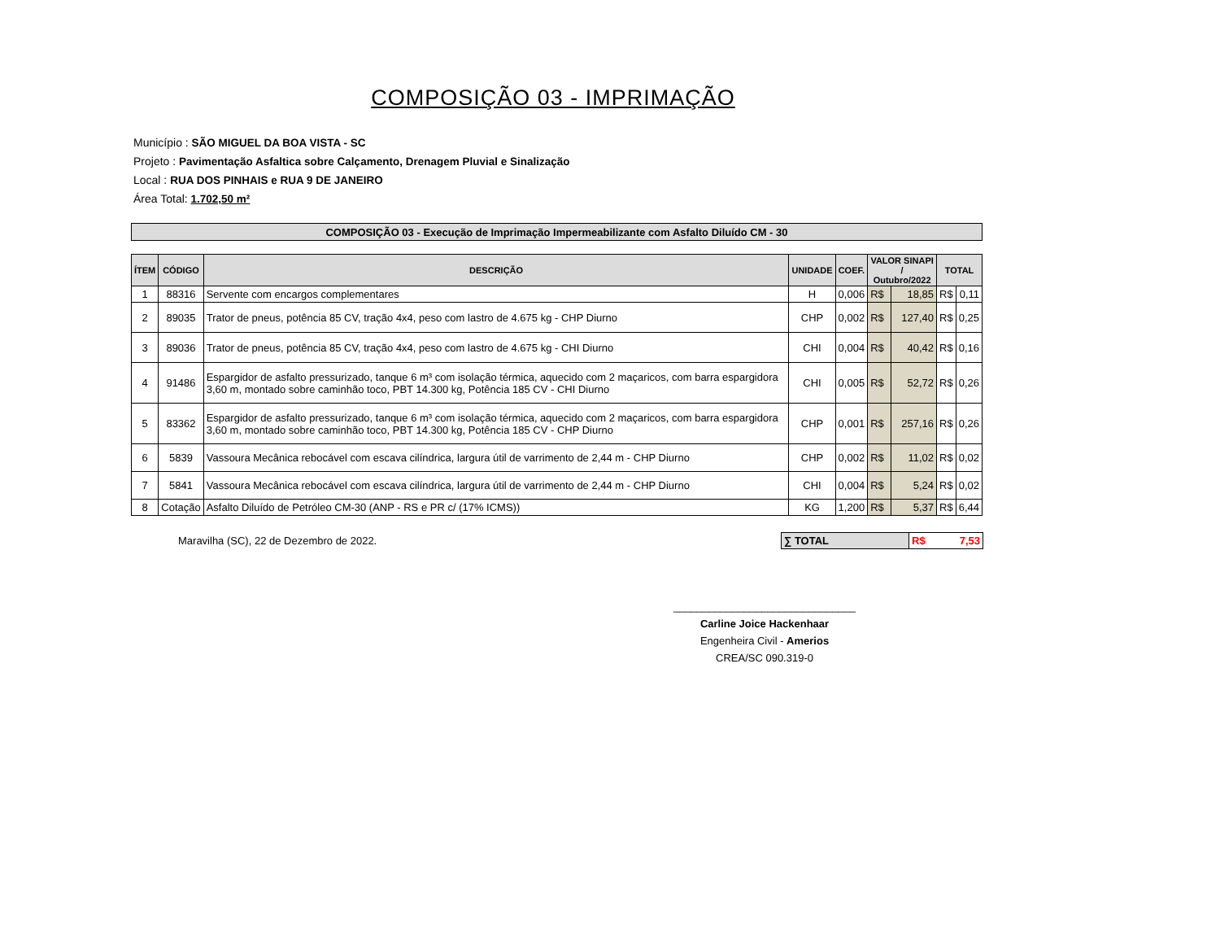COMPOSIÇÃO 03 - IMPRIMAÇÃO
Município : SÃO MIGUEL DA BOA VISTA - SC
Projeto : Pavimentação Asfaltica sobre Calçamento, Drenagem Pluvial e Sinalização
Local : RUA DOS PINHAIS e RUA 9 DE JANEIRO
Área Total: 1.702,50 m²
| COMPOSIÇÃO 03 - Execução de Imprimação Impermeabilizante com Asfalto Diluído CM - 30 |
| ÍTEM | CÓDIGO | DESCRIÇÃO | UNIDADE | COEF. | VALOR SINAPI / Outubro/2022 | | TOTAL | |
| --- | --- | --- | --- | --- | --- | --- | --- | --- |
| 1 | 88316 | Servente com encargos complementares | H | 0,006 | R$ | 18,85 | R$ | 0,11 |
| 2 | 89035 | Trator de pneus, potência 85 CV, tração 4x4, peso com lastro de 4.675 kg - CHP Diurno | CHP | 0,002 | R$ | 127,40 | R$ | 0,25 |
| 3 | 89036 | Trator de pneus, potência 85 CV, tração 4x4, peso com lastro de 4.675 kg - CHI Diurno | CHI | 0,004 | R$ | 40,42 | R$ | 0,16 |
| 4 | 91486 | Espargidor de asfalto pressurizado, tanque 6 m³ com isolação térmica, aquecido com 2 maçaricos, com barra espargidora 3,60 m, montado sobre caminhão toco, PBT 14.300 kg, Potência 185 CV - CHI Diurno | CHI | 0,005 | R$ | 52,72 | R$ | 0,26 |
| 5 | 83362 | Espargidor de asfalto pressurizado, tanque 6 m³ com isolação térmica, aquecido com 2 maçaricos, com barra espargidora 3,60 m, montado sobre caminhão toco, PBT 14.300 kg, Potência 185 CV - CHP Diurno | CHP | 0,001 | R$ | 257,16 | R$ | 0,26 |
| 6 | 5839 | Vassoura Mecânica rebocável com escava cilíndrica, largura útil de varrimento de 2,44 m - CHP Diurno | CHP | 0,002 | R$ | 11,02 | R$ | 0,02 |
| 7 | 5841 | Vassoura Mecânica rebocável com escava cilíndrica, largura útil de varrimento de 2,44 m - CHP Diurno | CHI | 0,004 | R$ | 5,24 | R$ | 0,02 |
| 8 | Cotação | Asfalto Diluído de Petróleo CM-30 (ANP - RS e PR c/ (17% ICMS)) | KG | 1,200 | R$ | 5,37 | R$ | 6,44 |
Maravilha (SC), 22 de Dezembro de 2022.
| ∑ TOTAL | R$ 7,53 |
_______________________________
Carline Joice Hackenhaar
Engenheira Civil - Amerios
CREA/SC 090.319-0